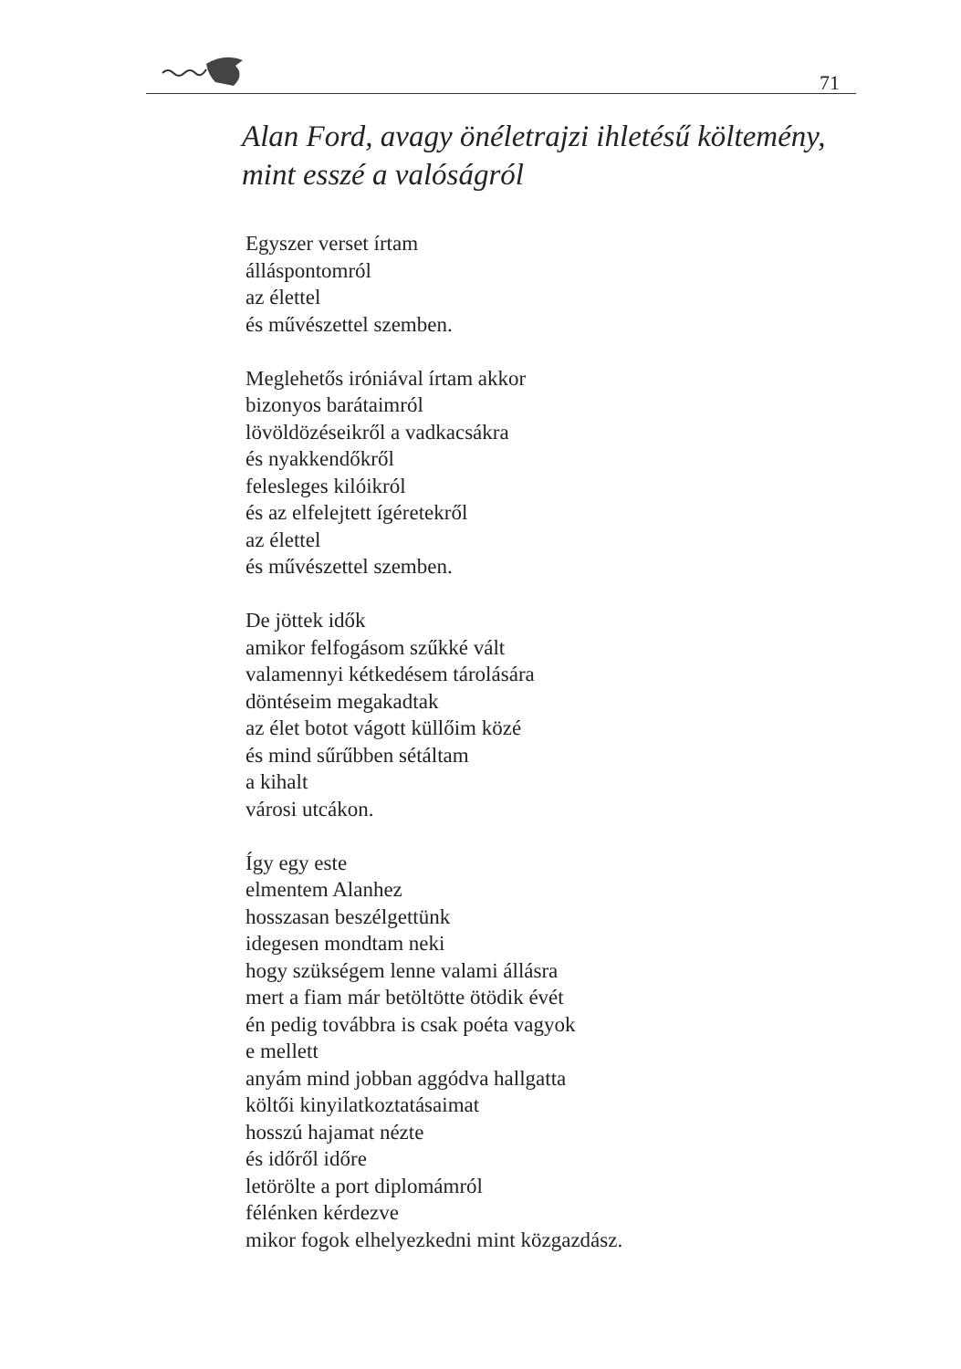71
Alan Ford, avagy önéletrajzi ihletésű költemény,
mint esszé a valóságról
Egyszer verset írtam
álláspontomról
az élettel
és művészettel szemben.
Meglehetős iróniával írtam akkor
bizonyos barátaimról
lövöldözéseikről a vadkacsákra
és nyakkendőkről
felesleges kilóikról
és az elfelejtett ígéretekről
az élettel
és művészettel szemben.
De jöttek idők
amikor felfogásom szűkké vált
valamennyi kétkedésem tárolására
döntéseim megakadtak
az élet botot vágott küllőim közé
és mind sűrűbben sétáltam
a kihalt
városi utcákon.
Így egy este
elmentem Alanhez
hosszasan beszélgettünk
idegesen mondtam neki
hogy szükségem lenne valami állásra
mert a fiam már betöltötte ötödik évét
én pedig továbbra is csak poéta vagyok
e mellett
anyám mind jobban aggódva hallgatta
költői kinyilatkoztatásaimat
hosszú hajamat nézte
és időről időre
letörölte a port diplomámról
félénken kérdezve
mikor fogok elhelyezkedni mint közgazdász.